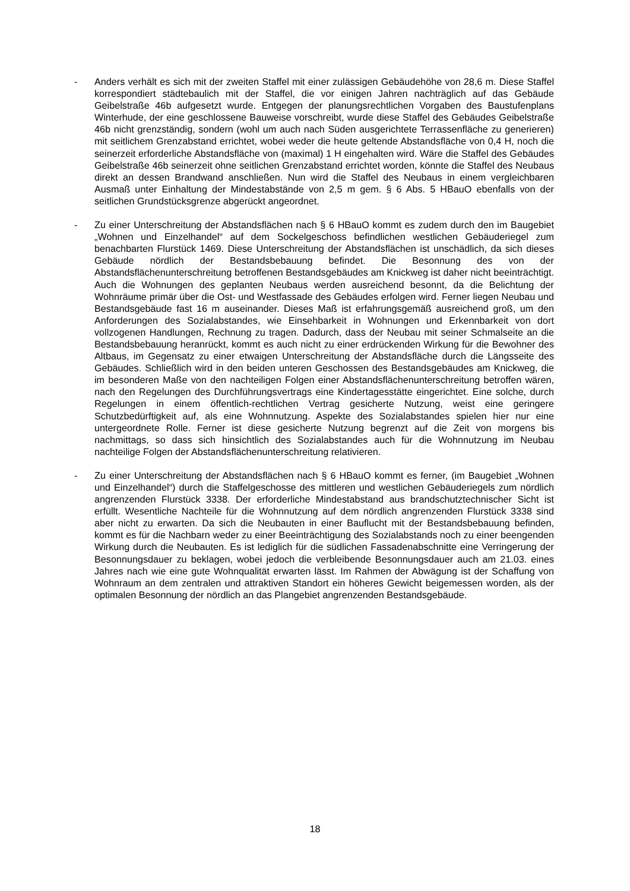- Anders verhält es sich mit der zweiten Staffel mit einer zulässigen Gebäudehöhe von 28,6 m. Diese Staffel korrespondiert städtebaulich mit der Staffel, die vor einigen Jahren nachträglich auf das Gebäude Geibelstraße 46b aufgesetzt wurde. Entgegen der planungsrechtlichen Vorgaben des Baustufenplans Winterhude, der eine geschlossene Bauweise vorschreibt, wurde diese Staffel des Gebäudes Geibelstraße 46b nicht grenzständig, sondern (wohl um auch nach Süden ausgerichtete Terrassenfläche zu generieren) mit seitlichem Grenzabstand errichtet, wobei weder die heute geltende Abstandsfläche von 0,4 H, noch die seinerzeit erforderliche Abstandsfläche von (maximal) 1 H eingehalten wird. Wäre die Staffel des Gebäudes Geibelstraße 46b seinerzeit ohne seitlichen Grenzabstand errichtet worden, könnte die Staffel des Neubaus direkt an dessen Brandwand anschließen. Nun wird die Staffel des Neubaus in einem vergleichbaren Ausmaß unter Einhaltung der Mindestabstände von 2,5 m gem. § 6 Abs. 5 HBauO ebenfalls von der seitlichen Grundstücksgrenze abgerückt angeordnet.
- Zu einer Unterschreitung der Abstandsflächen nach § 6 HBauO kommt es zudem durch den im Baugebiet „Wohnen und Einzelhandel“ auf dem Sockelgeschoss befindlichen westlichen Gebäuderiegel zum benachbarten Flurstück 1469. Diese Unterschreitung der Abstandsflächen ist unschädlich, da sich dieses Gebäude nördlich der Bestandsbebauung befindet. Die Besonnung des von der Abstandsflächenunterschreitung betroffenen Bestandsgebäudes am Knickweg ist daher nicht beeinträchtigt. Auch die Wohnungen des geplanten Neubaus werden ausreichend besonnt, da die Belichtung der Wohnräume primär über die Ost- und Westfassade des Gebäudes erfolgen wird. Ferner liegen Neubau und Bestandsgebäude fast 16 m auseinander. Dieses Maß ist erfahrungsgemäß ausreichend groß, um den Anforderungen des Sozialabstandes, wie Einsehbarkeit in Wohnungen und Erkennbarkeit von dort vollzogenen Handlungen, Rechnung zu tragen. Dadurch, dass der Neubau mit seiner Schmalseite an die Bestandsbebauung heranrückt, kommt es auch nicht zu einer erdrückenden Wirkung für die Bewohner des Altbaus, im Gegensatz zu einer etwaigen Unterschreitung der Abstandsfläche durch die Längsseite des Gebäudes. Schließlich wird in den beiden unteren Geschossen des Bestandsgebäudes am Knickweg, die im besonderen Maße von den nachteiligen Folgen einer Abstandsflächenunterschreitung betroffen wären, nach den Regelungen des Durchführungsvertrags eine Kindertagesstätte eingerichtet. Eine solche, durch Regelungen in einem öffentlich-rechtlichen Vertrag gesicherte Nutzung, weist eine geringere Schutzbedürftigkeit auf, als eine Wohnnutzung. Aspekte des Sozialabstandes spielen hier nur eine untergeordnete Rolle. Ferner ist diese gesicherte Nutzung begrenzt auf die Zeit von morgens bis nachmittags, so dass sich hinsichtlich des Sozialabstandes auch für die Wohnnutzung im Neubau nachteilige Folgen der Abstandsflächenunterschreitung relativieren.
- Zu einer Unterschreitung der Abstandsflächen nach § 6 HBauO kommt es ferner, (im Baugebiet „Wohnen und Einzelhandel“) durch die Staffelgeschosse des mittleren und westlichen Gebäuderiegels zum nördlich angrenzenden Flurstück 3338. Der erforderliche Mindestabstand aus brandschutztechnischer Sicht ist erfüllt. Wesentliche Nachteile für die Wohnnutzung auf dem nördlich angrenzenden Flurstück 3338 sind aber nicht zu erwarten. Da sich die Neubauten in einer Bauflucht mit der Bestandsbebauung befinden, kommt es für die Nachbarn weder zu einer Beeinträchtigung des Sozialabstands noch zu einer beengenden Wirkung durch die Neubauten. Es ist lediglich für die südlichen Fassadenabschnitte eine Verringerung der Besonnungsdauer zu beklagen, wobei jedoch die verbleibende Besonnungsdauer auch am 21.03. eines Jahres nach wie eine gute Wohnqualität erwarten lässt. Im Rahmen der Abwägung ist der Schaffung von Wohnraum an dem zentralen und attraktiven Standort ein höheres Gewicht beigemessen worden, als der optimalen Besonnung der nördlich an das Plangebiet angrenzenden Bestandsgebäude.
18